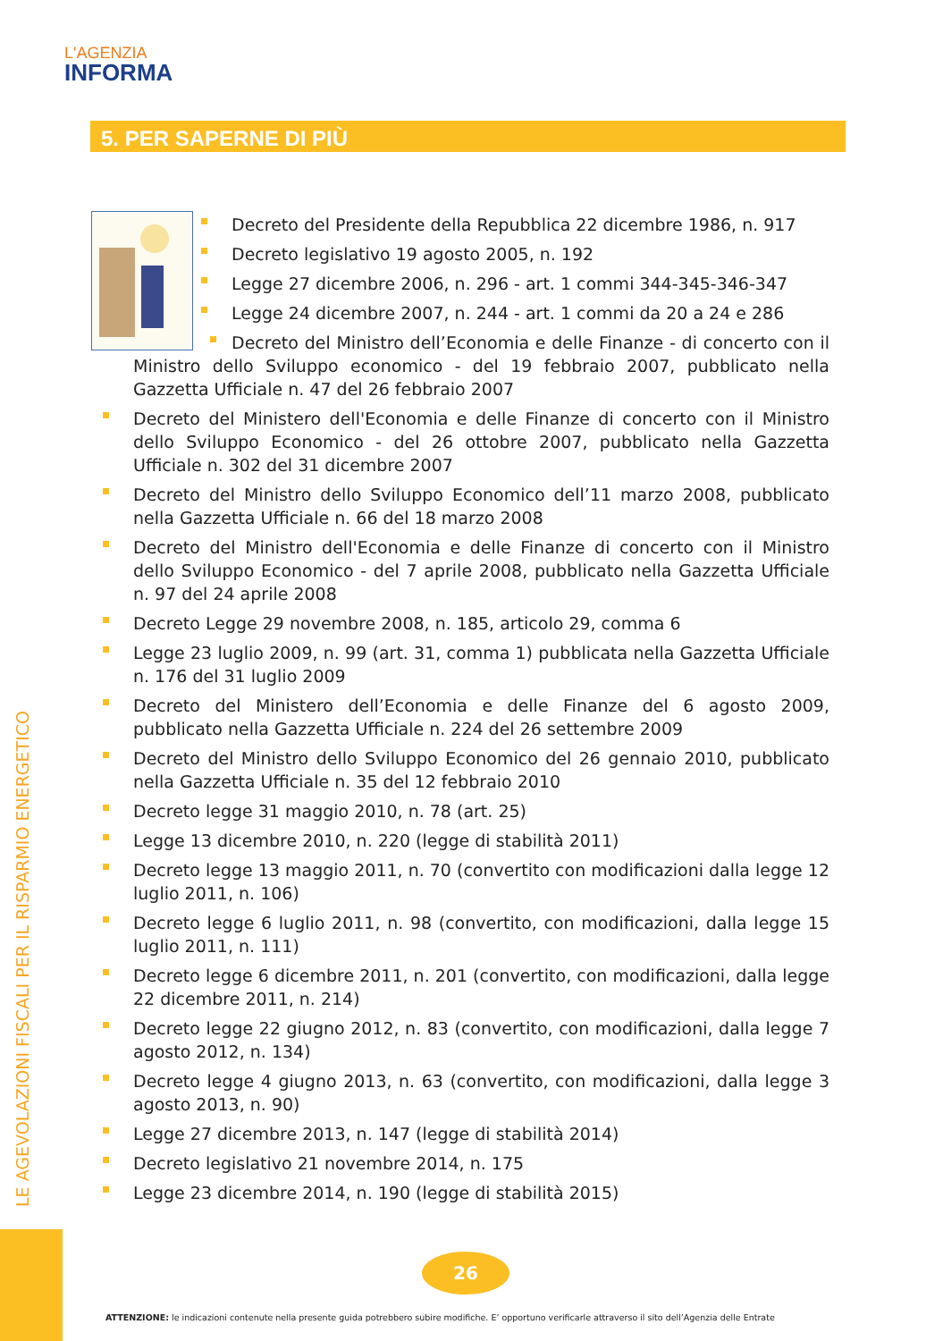L'AGENZIA
INFORMA
5. PER SAPERNE DI PIÙ
Decreto del Presidente della Repubblica 22 dicembre 1986, n. 917
Decreto legislativo 19 agosto 2005, n. 192
Legge 27 dicembre 2006, n. 296 - art. 1 commi 344-345-346-347
Legge 24 dicembre 2007, n. 244 - art. 1 commi da 20 a 24 e 286
Decreto del Ministro dell’Economia e delle Finanze - di concerto con il Ministro dello Sviluppo economico - del 19 febbraio 2007, pubblicato nella Gazzetta Ufficiale n. 47 del 26 febbraio 2007
Decreto del Ministero dell'Economia e delle Finanze di concerto con il Ministro dello Sviluppo Economico - del 26 ottobre 2007, pubblicato nella Gazzetta Ufficiale n. 302 del 31 dicembre 2007
Decreto del Ministro dello Sviluppo Economico dell’11 marzo 2008, pubblicato nella Gazzetta Ufficiale n. 66 del 18 marzo 2008
Decreto del Ministro dell'Economia e delle Finanze di concerto con il Ministro dello Sviluppo Economico - del 7 aprile 2008, pubblicato nella Gazzetta Ufficiale n. 97 del 24 aprile 2008
Decreto Legge 29 novembre 2008, n. 185, articolo 29, comma 6
Legge 23 luglio 2009, n. 99 (art. 31, comma 1) pubblicata nella Gazzetta Ufficiale n. 176 del 31 luglio 2009
Decreto del Ministero dell’Economia e delle Finanze del 6 agosto 2009, pubblicato nella Gazzetta Ufficiale n. 224 del 26 settembre 2009
Decreto del Ministro dello Sviluppo Economico del 26 gennaio 2010, pubblicato nella Gazzetta Ufficiale n. 35 del 12 febbraio 2010
Decreto legge 31 maggio 2010, n. 78 (art. 25)
Legge 13 dicembre 2010, n. 220 (legge di stabilità 2011)
Decreto legge 13 maggio 2011, n. 70 (convertito con modificazioni dalla legge 12 luglio 2011, n. 106)
Decreto legge 6 luglio 2011, n. 98 (convertito, con modificazioni, dalla legge 15 luglio 2011, n. 111)
Decreto legge 6 dicembre 2011, n. 201 (convertito, con modificazioni, dalla legge 22 dicembre 2011, n. 214)
Decreto legge 22 giugno 2012, n. 83 (convertito, con modificazioni, dalla legge 7 agosto 2012, n. 134)
Decreto legge 4 giugno 2013, n. 63 (convertito, con modificazioni, dalla legge 3 agosto 2013, n. 90)
Legge 27 dicembre 2013, n. 147 (legge di stabilità 2014)
Decreto legislativo 21 novembre 2014, n. 175
Legge 23 dicembre 2014, n. 190 (legge di stabilità 2015)
LE AGEVOLAZIONI FISCALI PER IL RISPARMIO ENERGETICO
26
ATTENZIONE: le indicazioni contenute nella presente guida potrebbero subire modifiche. E’ opportuno verificarle attraverso il sito dell’Agenzia delle Entrate